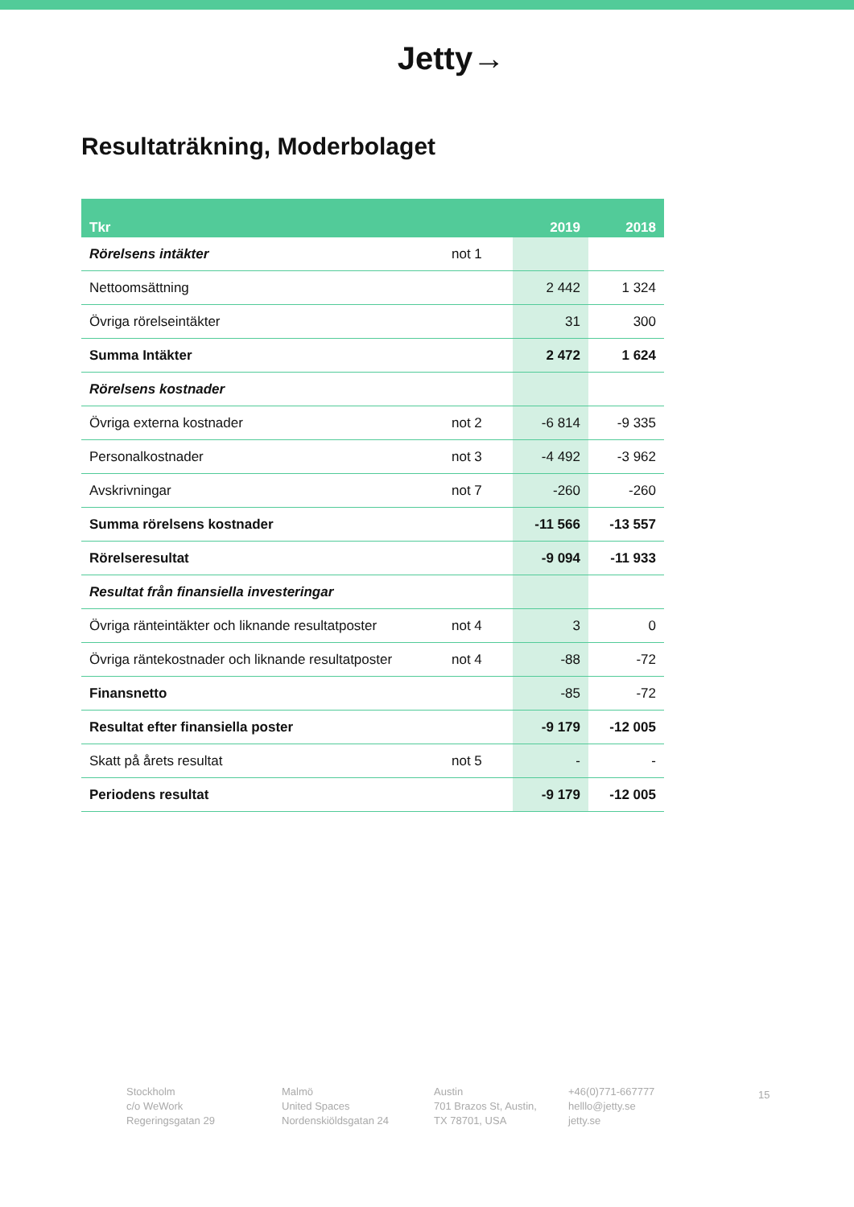Jetty→
Resultaträkning, Moderbolaget
| Tkr | | 2019 | 2018 |
| --- | --- | --- | --- |
| Rörelsens intäkter | not 1 | | |
| Nettoomsättning | | 2 442 | 1 324 |
| Övriga rörelseintäkter | | 31 | 300 |
| Summa Intäkter | | 2 472 | 1 624 |
| Rörelsens kostnader | | | |
| Övriga externa kostnader | not 2 | -6 814 | -9 335 |
| Personalkostnader | not 3 | -4 492 | -3 962 |
| Avskrivningar | not 7 | -260 | -260 |
| Summa rörelsens kostnader | | -11 566 | -13 557 |
| Rörelseresultat | | -9 094 | -11 933 |
| Resultat från finansiella investeringar | | | |
| Övriga ränteintäkter och liknande resultatposter | not 4 | 3 | 0 |
| Övriga räntekostnader och liknande resultatposter | not 4 | -88 | -72 |
| Finansnetto | | -85 | -72 |
| Resultat efter finansiella poster | | -9 179 | -12 005 |
| Skatt på årets resultat | not 5 | - | - |
| Periodens resultat | | -9 179 | -12 005 |
Stockholm
c/o WeWork
Regeringsgatan 29
Malmö
United Spaces
Nordenskiöldsgatan 24
Austin
701 Brazos St, Austin,
TX 78701, USA
+46(0)771-667777
helllo@jetty.se
jetty.se
15